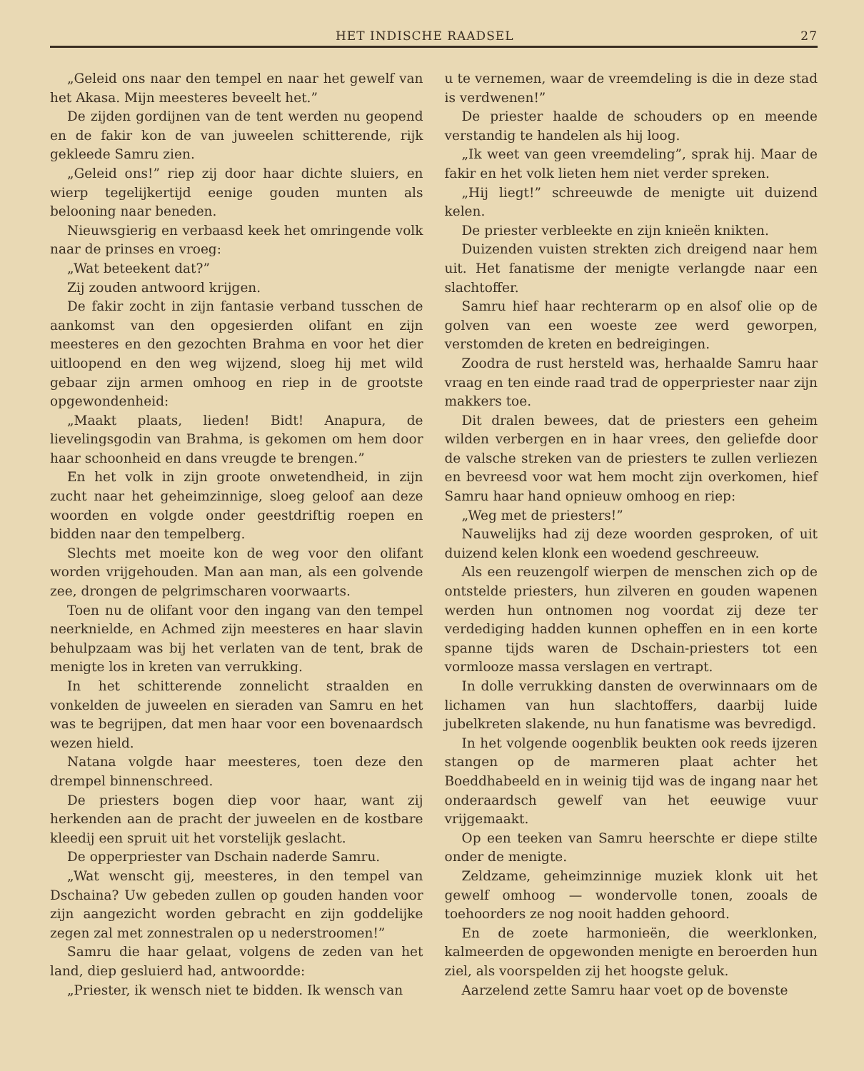HET INDISCHE RAADSEL 27
„Geleid ons naar den tempel en naar het gewelf van het Akasa. Mijn meesteres beveelt het.”
De zijden gordijnen van de tent werden nu geopend en de fakir kon de van juweelen schitterende, rijk gekleede Samru zien.
„Geleid ons!” riep zij door haar dichte sluiers, en wierp tegelijkertijd eenige gouden munten als belooning naar beneden.
Nieuwsgierig en verbaasd keek het omringende volk naar de prinses en vroeg:
„Wat beteekent dat?”
Zij zouden antwoord krijgen.
De fakir zocht in zijn fantasie verband tusschen de aankomst van den opgesierden olifant en zijn meesteres en den gezochten Brahma en voor het dier uitloopend en den weg wijzend, sloeg hij met wild gebaar zijn armen omhoog en riep in de grootste opgewondenheid:
„Maakt plaats, lieden! Bidt! Anapura, de lievelingsgodin van Brahma, is gekomen om hem door haar schoonheid en dans vreugde te brengen.”
En het volk in zijn groote onwetendheid, in zijn zucht naar het geheimzinnige, sloeg geloof aan deze woorden en volgde onder geestdriftig roepen en bidden naar den tempelberg.
Slechts met moeite kon de weg voor den olifant worden vrijgehouden. Man aan man, als een golvende zee, drongen de pelgrimscharen voorwaarts.
Toen nu de olifant voor den ingang van den tempel neerknielde, en Achmed zijn meesteres en haar slavin behulpzaam was bij het verlaten van de tent, brak de menigte los in kreten van verrukking.
In het schitterende zonnelicht straalden en vonkelden de juweelen en sieraden van Samru en het was te begrijpen, dat men haar voor een bovenaardsch wezen hield.
Natana volgde haar meesteres, toen deze den drempel binnenschreed.
De priesters bogen diep voor haar, want zij herkenden aan de pracht der juweelen en de kostbare kleedij een spruit uit het vorstelijk geslacht.
De opperpriester van Dschain naderde Samru.
„Wat wenscht gij, meesteres, in den tempel van Dschaina? Uw gebeden zullen op gouden handen voor zijn aangezicht worden gebracht en zijn goddelijke zegen zal met zonnestralen op u nederstroomen!”
Samru die haar gelaat, volgens de zeden van het land, diep gesluierd had, antwoordde:
„Priester, ik wensch niet te bidden. Ik wensch van
u te vernemen, waar de vreemdeling is die in deze stad is verdwenen!”
De priester haalde de schouders op en meende verstandig te handelen als hij loog.
„Ik weet van geen vreemdeling”, sprak hij. Maar de fakir en het volk lieten hem niet verder spreken.
„Hij liegt!” schreeuwde de menigte uit duizend kelen.
De priester verbleekte en zijn knieën knikten.
Duizenden vuisten strekten zich dreigend naar hem uit. Het fanatisme der menigte verlangde naar een slachtoffer.
Samru hief haar rechterarm op en alsof olie op de golven van een woeste zee werd geworpen, verstomden de kreten en bedreigingen.
Zoodra de rust hersteld was, herhaalde Samru haar vraag en ten einde raad trad de opperpriester naar zijn makkers toe.
Dit dralen bewees, dat de priesters een geheim wilden verbergen en in haar vrees, den geliefde door de valsche streken van de priesters te zullen verliezen en bevreesd voor wat hem mocht zijn overkomen, hief Samru haar hand opnieuw omhoog en riep:
„Weg met de priesters!”
Nauwelijks had zij deze woorden gesproken, of uit duizend kelen klonk een woedend geschreeuw.
Als een reuzengolf wierpen de menschen zich op de ontstelde priesters, hun zilveren en gouden wapenen werden hun ontnomen nog voordat zij deze ter verdediging hadden kunnen opheffen en in een korte spanne tijds waren de Dschain-priesters tot een vormlooze massa verslagen en vertrapt.
In dolle verrukking dansten de overwinnaars om de lichamen van hun slachtoffers, daarbij luide jubelkreten slakende, nu hun fanatisme was bevredigd.
In het volgende oogenblik beukten ook reeds ijzeren stangen op de marmeren plaat achter het Boeddhabeeld en in weinig tijd was de ingang naar het onderaardsch gewelf van het eeuwige vuur vrijgemaakt.
Op een teeken van Samru heerschte er diepe stilte onder de menigte.
Zeldzame, geheimzinnige muziek klonk uit het gewelf omhoog — wondervolle tonen, zooals de toehoorders ze nog nooit hadden gehoord.
En de zoete harmonieën, die weerklonken, kalmeerden de opgewonden menigte en beroerden hun ziel, als voorspelden zij het hoogste geluk.
Aarzelend zette Samru haar voet op de bovenste